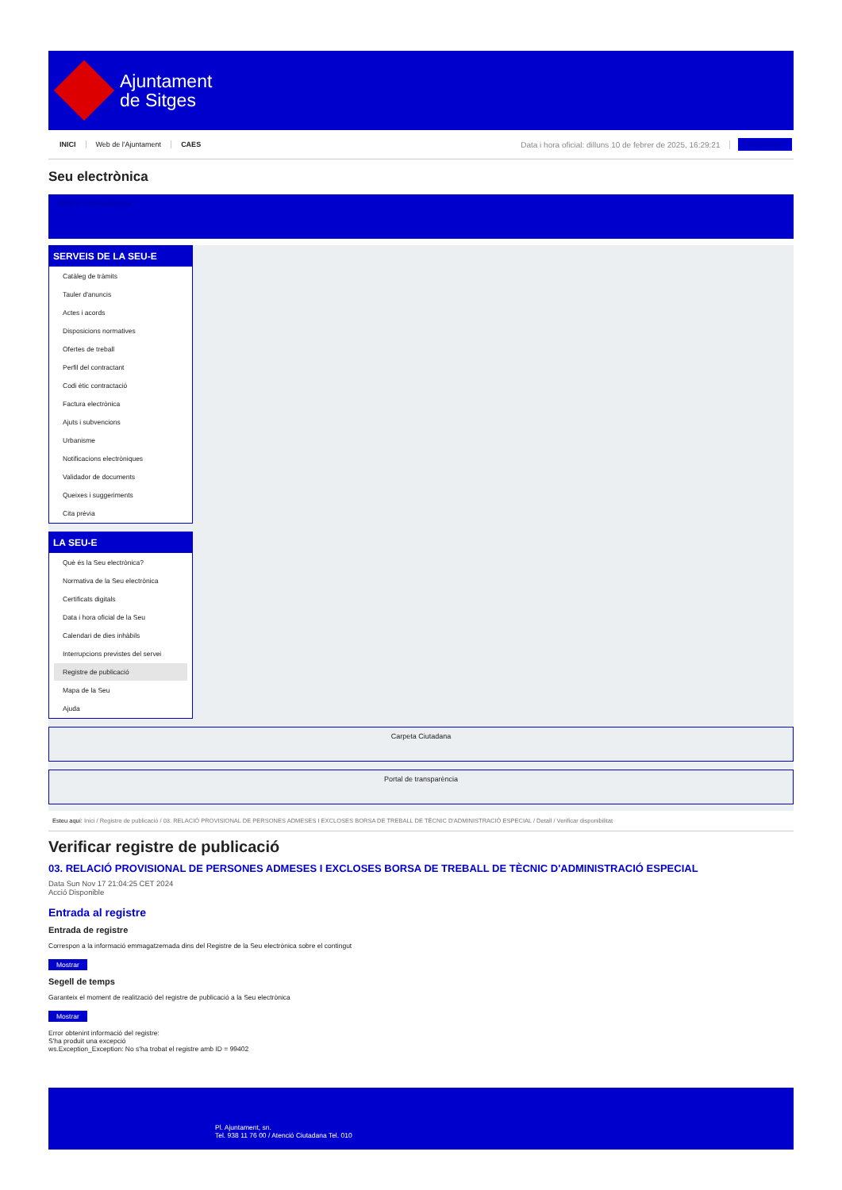Ajuntament
de Sitges
INICI Web de l'Ajuntament CAES Data i hora oficial: dilluns 10 de febrer de 2025, 16:29:21 Sincronitzar
Seu electrònica
Obtenir còpia autèntica
SERVEIS DE LA SEU-E
Catàleg de tràmits
Tauler d'anuncis
Actes i acords
Disposicions normatives
Ofertes de treball
Perfil del contractant
Codi ètic contractació
Factura electrònica
Ajuts i subvencions
Urbanisme
Notificacions electròniques
Validador de documents
Queixes i suggeriments
Cita prèvia
LA SEU-E
Què és la Seu electrònica?
Normativa de la Seu electrònica
Certificats digitals
Data i hora oficial de la Seu
Calendari de dies inhàbils
Interrupcions previstes del servei
Registre de publicació
Mapa de la Seu
Ajuda
Carpeta Ciutadana
Portal de transparència
Esteu aquí: Inici / Registre de publicació / 03. RELACIÓ PROVISIONAL DE PERSONES ADMESES I EXCLOSES BORSA DE TREBALL DE TÈCNIC D'ADMINISTRACIÓ ESPECIAL / Detall / Verificar disponibilitat
Verificar registre de publicació
03. RELACIÓ PROVISIONAL DE PERSONES ADMESES I EXCLOSES BORSA DE TREBALL DE TÈCNIC D'ADMINISTRACIÓ ESPECIAL
Data Sun Nov 17 21:04:25 CET 2024
Acció Disponible
Entrada al registre
Entrada de registre
Correspon a la informació emmagatzemada dins del Registre de la Seu electrònica sobre el contingut
Mostrar
Segell de temps
Garanteix el moment de realització del registre de publicació a la Seu electrònica
Mostrar
Error obtenint informació del registre:
S'ha produit una excepció
ws.Exception_Exception: No s'ha trobat el registre amb ID = 99402
Pl. Ajuntament, sn.
Tel. 938 11 76 00 / Atenció Ciutadana Tel. 010